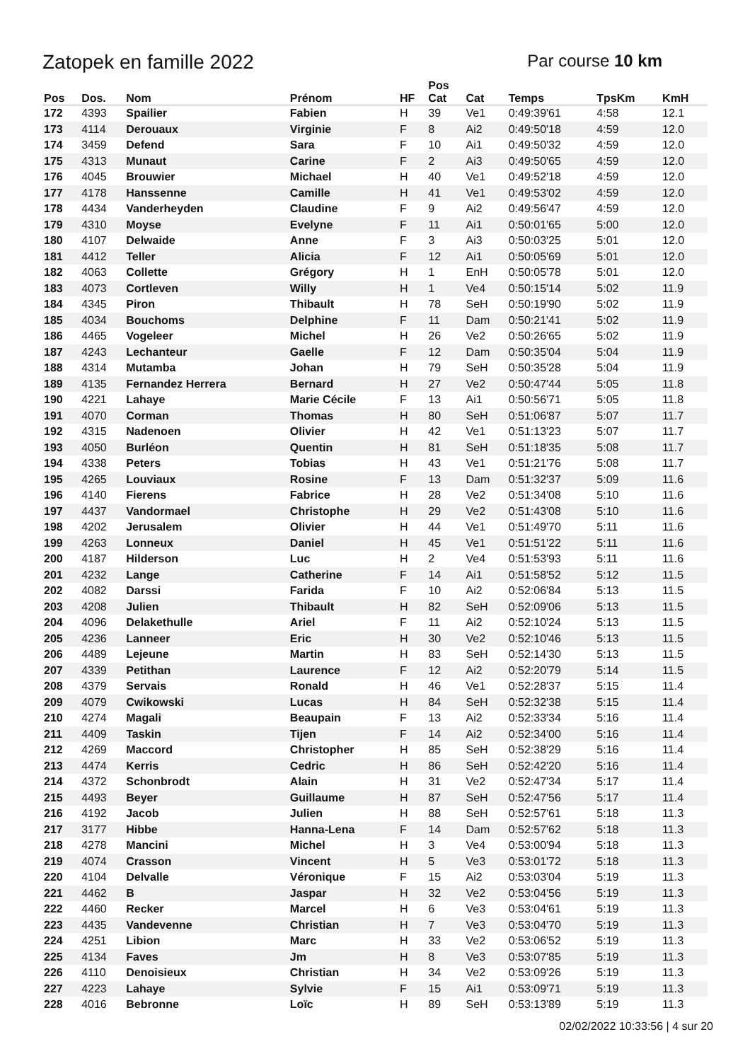Zatopek en famille 2022 Par course 10 km
| Pos | Dos. | Nom | Prénom | HF | Pos Cat | Cat | Temps | TpsKm | KmH |
| --- | --- | --- | --- | --- | --- | --- | --- | --- | --- |
| 172 | 4393 | Spailier | Fabien | H | 39 | Ve1 | 0:49:39'61 | 4:58 | 12.1 |
| 173 | 4114 | Derouaux | Virginie | F | 8 | Ai2 | 0:49:50'18 | 4:59 | 12.0 |
| 174 | 3459 | Defend | Sara | F | 10 | Ai1 | 0:49:50'32 | 4:59 | 12.0 |
| 175 | 4313 | Munaut | Carine | F | 2 | Ai3 | 0:49:50'65 | 4:59 | 12.0 |
| 176 | 4045 | Brouwier | Michael | H | 40 | Ve1 | 0:49:52'18 | 4:59 | 12.0 |
| 177 | 4178 | Hanssenne | Camille | H | 41 | Ve1 | 0:49:53'02 | 4:59 | 12.0 |
| 178 | 4434 | Vanderheyden | Claudine | F | 9 | Ai2 | 0:49:56'47 | 4:59 | 12.0 |
| 179 | 4310 | Moyse | Evelyne | F | 11 | Ai1 | 0:50:01'65 | 5:00 | 12.0 |
| 180 | 4107 | Delwaide | Anne | F | 3 | Ai3 | 0:50:03'25 | 5:01 | 12.0 |
| 181 | 4412 | Teller | Alicia | F | 12 | Ai1 | 0:50:05'69 | 5:01 | 12.0 |
| 182 | 4063 | Collette | Grégory | H | 1 | EnH | 0:50:05'78 | 5:01 | 12.0 |
| 183 | 4073 | Cortleven | Willy | H | 1 | Ve4 | 0:50:15'14 | 5:02 | 11.9 |
| 184 | 4345 | Piron | Thibault | H | 78 | SeH | 0:50:19'90 | 5:02 | 11.9 |
| 185 | 4034 | Bouchoms | Delphine | F | 11 | Dam | 0:50:21'41 | 5:02 | 11.9 |
| 186 | 4465 | Vogeleer | Michel | H | 26 | Ve2 | 0:50:26'65 | 5:02 | 11.9 |
| 187 | 4243 | Lechanteur | Gaelle | F | 12 | Dam | 0:50:35'04 | 5:04 | 11.9 |
| 188 | 4314 | Mutamba | Johan | H | 79 | SeH | 0:50:35'28 | 5:04 | 11.9 |
| 189 | 4135 | Fernandez Herrera | Bernard | H | 27 | Ve2 | 0:50:47'44 | 5:05 | 11.8 |
| 190 | 4221 | Lahaye | Marie Cécile | F | 13 | Ai1 | 0:50:56'71 | 5:05 | 11.8 |
| 191 | 4070 | Corman | Thomas | H | 80 | SeH | 0:51:06'87 | 5:07 | 11.7 |
| 192 | 4315 | Nadenoen | Olivier | H | 42 | Ve1 | 0:51:13'23 | 5:07 | 11.7 |
| 193 | 4050 | Burléon | Quentin | H | 81 | SeH | 0:51:18'35 | 5:08 | 11.7 |
| 194 | 4338 | Peters | Tobias | H | 43 | Ve1 | 0:51:21'76 | 5:08 | 11.7 |
| 195 | 4265 | Louviaux | Rosine | F | 13 | Dam | 0:51:32'37 | 5:09 | 11.6 |
| 196 | 4140 | Fierens | Fabrice | H | 28 | Ve2 | 0:51:34'08 | 5:10 | 11.6 |
| 197 | 4437 | Vandormael | Christophe | H | 29 | Ve2 | 0:51:43'08 | 5:10 | 11.6 |
| 198 | 4202 | Jerusalem | Olivier | H | 44 | Ve1 | 0:51:49'70 | 5:11 | 11.6 |
| 199 | 4263 | Lonneux | Daniel | H | 45 | Ve1 | 0:51:51'22 | 5:11 | 11.6 |
| 200 | 4187 | Hilderson | Luc | H | 2 | Ve4 | 0:51:53'93 | 5:11 | 11.6 |
| 201 | 4232 | Lange | Catherine | F | 14 | Ai1 | 0:51:58'52 | 5:12 | 11.5 |
| 202 | 4082 | Darssi | Farida | F | 10 | Ai2 | 0:52:06'84 | 5:13 | 11.5 |
| 203 | 4208 | Julien | Thibault | H | 82 | SeH | 0:52:09'06 | 5:13 | 11.5 |
| 204 | 4096 | Delakethulle | Ariel | F | 11 | Ai2 | 0:52:10'24 | 5:13 | 11.5 |
| 205 | 4236 | Lanneer | Eric | H | 30 | Ve2 | 0:52:10'46 | 5:13 | 11.5 |
| 206 | 4489 | Lejeune | Martin | H | 83 | SeH | 0:52:14'30 | 5:13 | 11.5 |
| 207 | 4339 | Petithan | Laurence | F | 12 | Ai2 | 0:52:20'79 | 5:14 | 11.5 |
| 208 | 4379 | Servais | Ronald | H | 46 | Ve1 | 0:52:28'37 | 5:15 | 11.4 |
| 209 | 4079 | Cwikowski | Lucas | H | 84 | SeH | 0:52:32'38 | 5:15 | 11.4 |
| 210 | 4274 | Magali | Beaupain | F | 13 | Ai2 | 0:52:33'34 | 5:16 | 11.4 |
| 211 | 4409 | Taskin | Tijen | F | 14 | Ai2 | 0:52:34'00 | 5:16 | 11.4 |
| 212 | 4269 | Maccord | Christopher | H | 85 | SeH | 0:52:38'29 | 5:16 | 11.4 |
| 213 | 4474 | Kerris | Cedric | H | 86 | SeH | 0:52:42'20 | 5:16 | 11.4 |
| 214 | 4372 | Schonbrodt | Alain | H | 31 | Ve2 | 0:52:47'34 | 5:17 | 11.4 |
| 215 | 4493 | Beyer | Guillaume | H | 87 | SeH | 0:52:47'56 | 5:17 | 11.4 |
| 216 | 4192 | Jacob | Julien | H | 88 | SeH | 0:52:57'61 | 5:18 | 11.3 |
| 217 | 3177 | Hibbe | Hanna-Lena | F | 14 | Dam | 0:52:57'62 | 5:18 | 11.3 |
| 218 | 4278 | Mancini | Michel | H | 3 | Ve4 | 0:53:00'94 | 5:18 | 11.3 |
| 219 | 4074 | Crasson | Vincent | H | 5 | Ve3 | 0:53:01'72 | 5:18 | 11.3 |
| 220 | 4104 | Delvalle | Véronique | F | 15 | Ai2 | 0:53:03'04 | 5:19 | 11.3 |
| 221 | 4462 | B | Jaspar | H | 32 | Ve2 | 0:53:04'56 | 5:19 | 11.3 |
| 222 | 4460 | Recker | Marcel | H | 6 | Ve3 | 0:53:04'61 | 5:19 | 11.3 |
| 223 | 4435 | Vandevenne | Christian | H | 7 | Ve3 | 0:53:04'70 | 5:19 | 11.3 |
| 224 | 4251 | Libion | Marc | H | 33 | Ve2 | 0:53:06'52 | 5:19 | 11.3 |
| 225 | 4134 | Faves | Jm | H | 8 | Ve3 | 0:53:07'85 | 5:19 | 11.3 |
| 226 | 4110 | Denoisieux | Christian | H | 34 | Ve2 | 0:53:09'26 | 5:19 | 11.3 |
| 227 | 4223 | Lahaye | Sylvie | F | 15 | Ai1 | 0:53:09'71 | 5:19 | 11.3 |
| 228 | 4016 | Bebronne | Loïc | H | 89 | SeH | 0:53:13'89 | 5:19 | 11.3 |
02/02/2022 10:33:56 | 4 sur 20